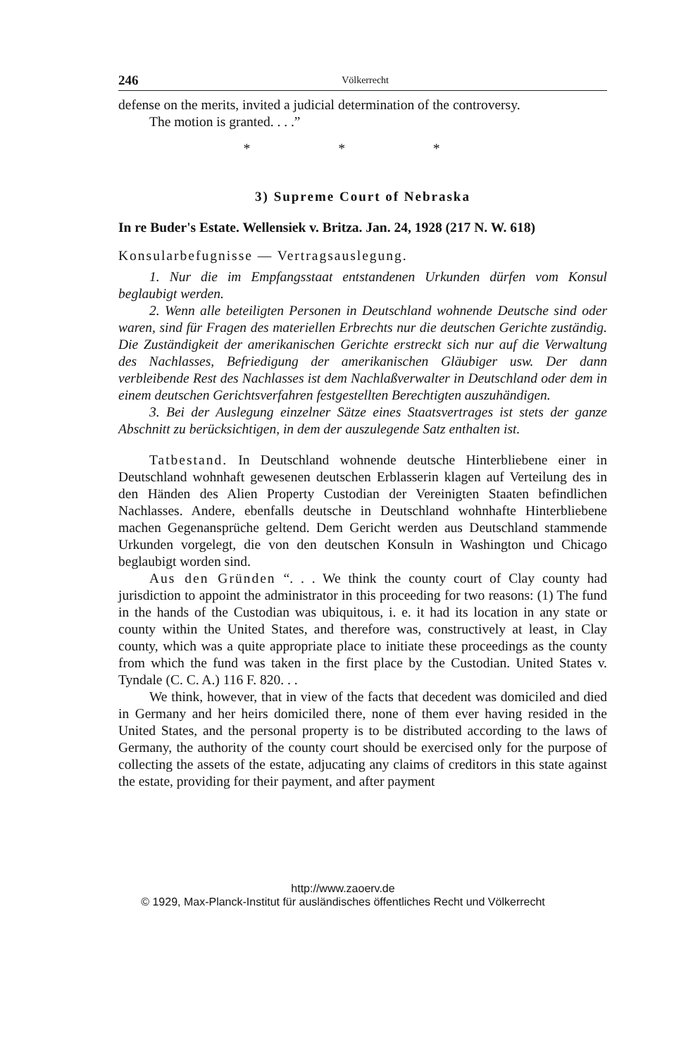246 Völkerrecht
defense on the merits, invited a judicial determination of the controversy.
The motion is granted. . . .”
* * *
3) Supreme Court of Nebraska
In re Buder's Estate. Wellensiek v. Britza. Jan. 24, 1928 (217 N. W. 618)
Konsularbefugnisse — Vertragsauslegung.
1. Nur die im Empfangsstaat entstandenen Urkunden dürfen vom Konsul beglaubigt werden.
2. Wenn alle beteiligten Personen in Deutschland wohnende Deutsche sind oder waren, sind für Fragen des materiellen Erbrechts nur die deutschen Gerichte zuständig. Die Zuständigkeit der amerikanischen Gerichte erstreckt sich nur auf die Verwaltung des Nachlasses, Befriedigung der amerikanischen Gläubiger usw. Der dann verbleibende Rest des Nachlasses ist dem Nachlaßverwalter in Deutschland oder dem in einem deutschen Gerichtsverfahren festgestellten Berechtigten auszuhändigen.
3. Bei der Auslegung einzelner Sätze eines Staatsvertrages ist stets der ganze Abschnitt zu berücksichtigen, in dem der auszulegende Satz enthalten ist.
Tatbestand. In Deutschland wohnende deutsche Hinterbliebene einer in Deutschland wohnhaft gewesenen deutschen Erblasserin klagen auf Verteilung des in den Händen des Alien Property Custodian der Vereinigten Staaten befindlichen Nachlasses. Andere, ebenfalls deutsche in Deutschland wohnhafte Hinterbliebene machen Gegenansprüche geltend. Dem Gericht werden aus Deutschland stammende Urkunden vorgelegt, die von den deutschen Konsuln in Washington und Chicago beglaubigt worden sind.
Aus den Gründen “. . . We think the county court of Clay county had jurisdiction to appoint the administrator in this proceeding for two reasons: (1) The fund in the hands of the Custodian was ubiquitous, i. e. it had its location in any state or county within the United States, and therefore was, constructively at least, in Clay county, which was a quite appropriate place to initiate these proceedings as the county from which the fund was taken in the first place by the Custodian. United States v. Tyndale (C. C. A.) 116 F. 820. . .
We think, however, that in view of the facts that decedent was domiciled and died in Germany and her heirs domiciled there, none of them ever having resided in the United States, and the personal property is to be distributed according to the laws of Germany, the authority of the county court should be exercised only for the purpose of collecting the assets of the estate, adjucating any claims of creditors in this state against the estate, providing for their payment, and after payment
http://www.zaoerv.de
© 1929, Max-Planck-Institut für ausländisches öffentliches Recht und Völkerrecht